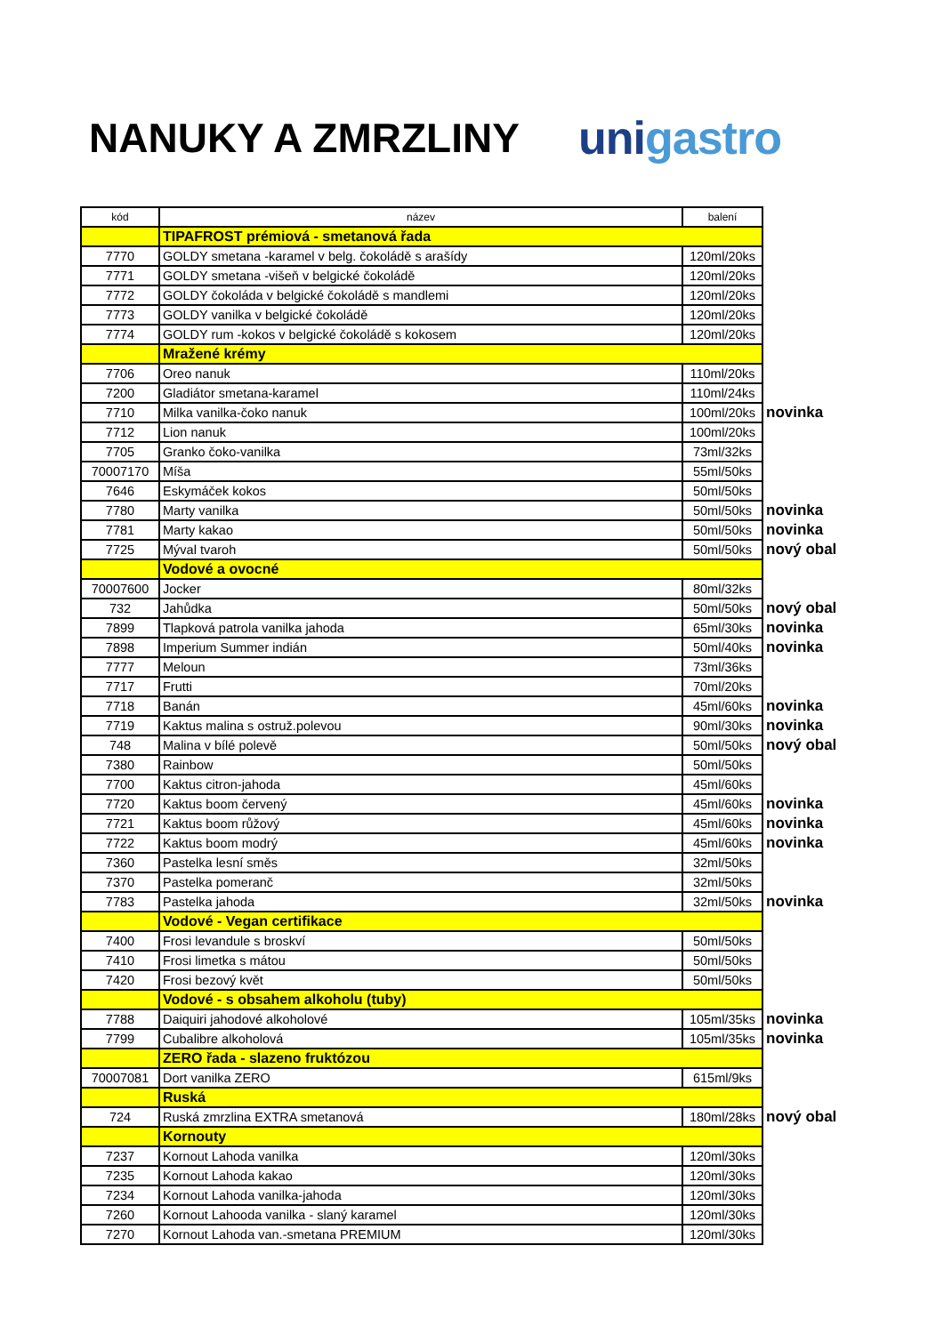NANUKY A ZMRZLINY unigastro
| kód | název | balení | |
| | TIPAFROST prémiová - smetanová řada | | |
| 7770 | GOLDY smetana -karamel v belg. čokoládě s arašídy | 120ml/20ks | |
| 7771 | GOLDY smetana -višeň v belgické čokoládě | 120ml/20ks | |
| 7772 | GOLDY čokoláda v belgické čokoládě s mandlemi | 120ml/20ks | |
| 7773 | GOLDY vanilka v belgické čokoládě | 120ml/20ks | |
| 7774 | GOLDY rum -kokos v belgické čokoládě s kokosem | 120ml/20ks | |
| | Mražené krémy | | |
| 7706 | Oreo nanuk | 110ml/20ks | |
| 7200 | Gladiátor smetana-karamel | 110ml/24ks | |
| 7710 | Milka vanilka-čoko nanuk | 100ml/20ks | novinka |
| 7712 | Lion nanuk | 100ml/20ks | |
| 7705 | Granko čoko-vanilka | 73ml/32ks | |
| 70007170 | Míša | 55ml/50ks | |
| 7646 | Eskymáček kokos | 50ml/50ks | |
| 7780 | Marty vanilka | 50ml/50ks | novinka |
| 7781 | Marty kakao | 50ml/50ks | novinka |
| 7725 | Mýval tvaroh | 50ml/50ks | nový obal |
| | Vodové a ovocné | | |
| 70007600 | Jocker | 80ml/32ks | |
| 732 | Jahůdka | 50ml/50ks | nový obal |
| 7899 | Tlapková patrola vanilka jahoda | 65ml/30ks | novinka |
| 7898 | Imperium Summer indián | 50ml/40ks | novinka |
| 7777 | Meloun | 73ml/36ks | |
| 7717 | Frutti | 70ml/20ks | |
| 7718 | Banán | 45ml/60ks | novinka |
| 7719 | Kaktus malina s ostruž.polevou | 90ml/30ks | novinka |
| 748 | Malina v bílé polevě | 50ml/50ks | nový obal |
| 7380 | Rainbow | 50ml/50ks | |
| 7700 | Kaktus citron-jahoda | 45ml/60ks | |
| 7720 | Kaktus boom červený | 45ml/60ks | novinka |
| 7721 | Kaktus boom růžový | 45ml/60ks | novinka |
| 7722 | Kaktus boom modrý | 45ml/60ks | novinka |
| 7360 | Pastelka lesní směs | 32ml/50ks | |
| 7370 | Pastelka pomeranč | 32ml/50ks | |
| 7783 | Pastelka jahoda | 32ml/50ks | novinka |
| | Vodové - Vegan certifikace | | |
| 7400 | Frosi levandule s broskví | 50ml/50ks | |
| 7410 | Frosi limetka s mátou | 50ml/50ks | |
| 7420 | Frosi bezový květ | 50ml/50ks | |
| | Vodové - s obsahem alkoholu (tuby) | | |
| 7788 | Daiquiri jahodové alkoholové | 105ml/35ks | novinka |
| 7799 | Cubalibre alkoholová | 105ml/35ks | novinka |
| | ZERO řada - slazeno fruktózou | | |
| 70007081 | Dort vanilka ZERO | 615ml/9ks | |
| | Ruská | | |
| 724 | Ruská zmrzlina EXTRA smetanová | 180ml/28ks | nový obal |
| | Kornouty | | |
| 7237 | Kornout Lahoda vanilka | 120ml/30ks | |
| 7235 | Kornout Lahoda kakao | 120ml/30ks | |
| 7234 | Kornout Lahoda vanilka-jahoda | 120ml/30ks | |
| 7260 | Kornout Lahooda vanilka - slaný karamel | 120ml/30ks | |
| 7270 | Kornout Lahoda van.-smetana PREMIUM | 120ml/30ks | |